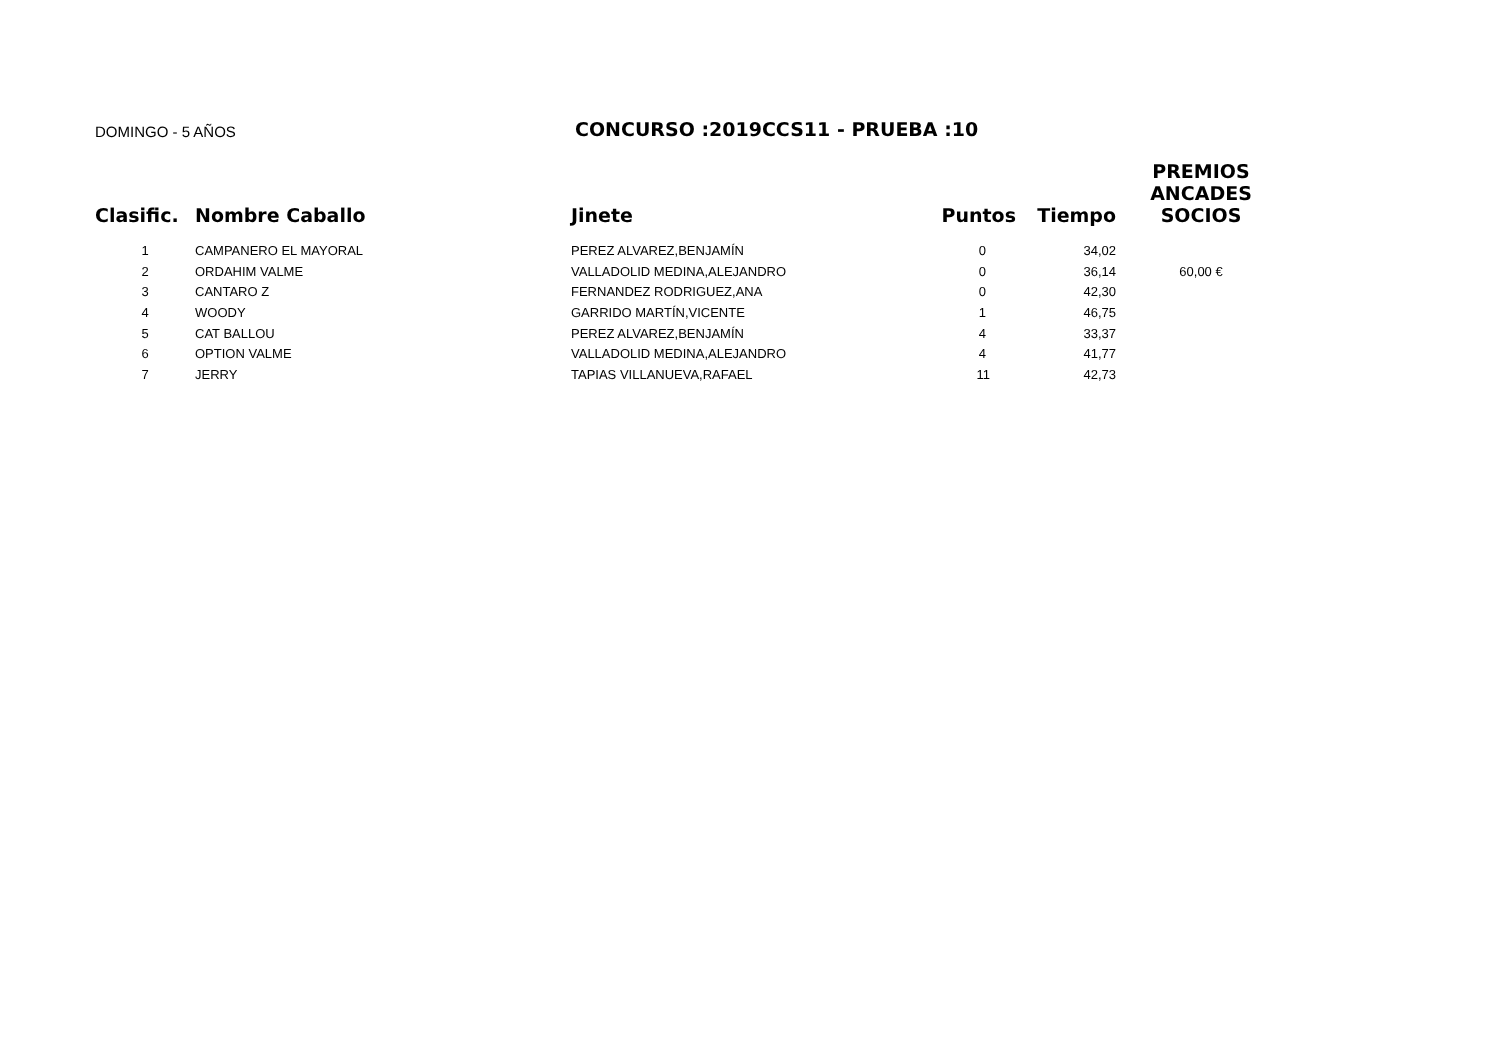DOMINGO - 5 AÑOS
CONCURSO :2019CCS11 - PRUEBA :10
| Clasific. | Nombre Caballo | Jinete | Puntos | Tiempo | PREMIOS ANCADES SOCIOS |
| --- | --- | --- | --- | --- | --- |
| 1 | CAMPANERO EL MAYORAL | PEREZ ALVAREZ,BENJAMÍN | 0 | 34,02 | |
| 2 | ORDAHIM VALME | VALLADOLID MEDINA,ALEJANDRO | 0 | 36,14 | 60,00 € |
| 3 | CANTARO Z | FERNANDEZ RODRIGUEZ,ANA | 0 | 42,30 | |
| 4 | WOODY | GARRIDO MARTÍN,VICENTE | 1 | 46,75 | |
| 5 | CAT BALLOU | PEREZ ALVAREZ,BENJAMÍN | 4 | 33,37 | |
| 6 | OPTION VALME | VALLADOLID MEDINA,ALEJANDRO | 4 | 41,77 | |
| 7 | JERRY | TAPIAS VILLANUEVA,RAFAEL | 11 | 42,73 | |